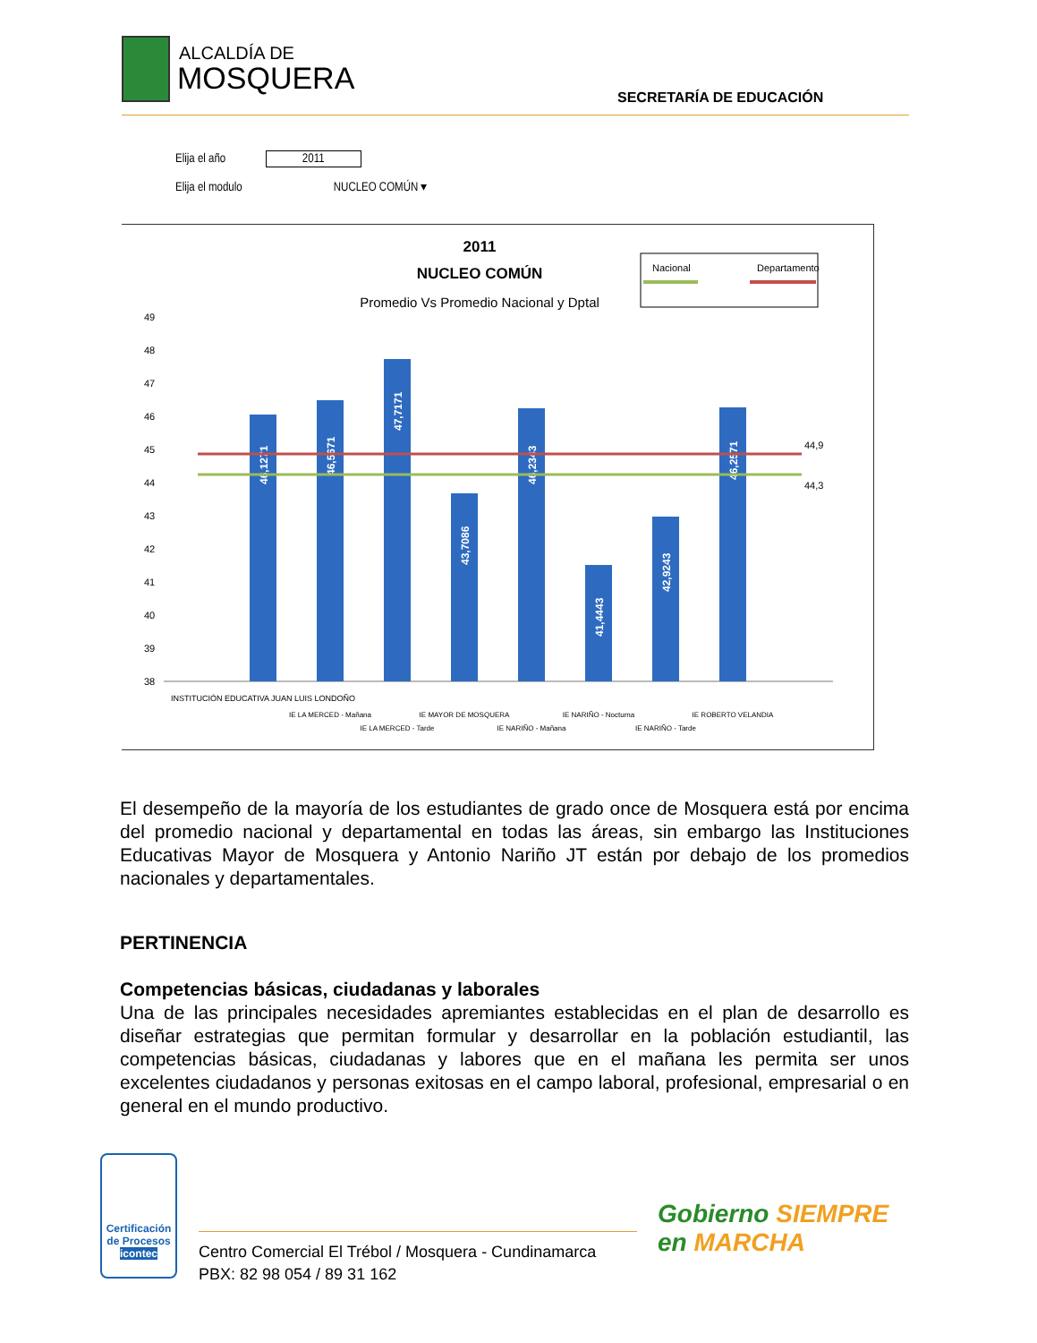ALCALDÍA DE
MOSQUERA
SECRETARÍA DE EDUCACIÓN
Elija el año 2011
Elija el modulo NUCLEO COMÚN ▾
2011
NUCLEO COMÚN
Promedio Vs Promedio Nacional y Dptal
Nacional
Departamento
49
48
47
46
45
44
43
42
41
40
39
38
46,1271
46,5671
47,7171
43,7086
46,2343
41,4443
42,9243
46,2571
44,9
44,3
INSTITUCIÓN EDUCATIVA JUAN LUIS LONDOÑO
IE LA MERCED - Mañana
IE LA MERCED - Tarde
IE MAYOR DE MOSQUERA
IE NARIÑO - Mañana
IE NARIÑO - Nocturna
IE NARIÑO - Tarde
IE ROBERTO VELANDIA
El desempeño de la mayoría de los estudiantes de grado once de Mosquera está por encima del promedio nacional y departamental en todas las áreas, sin embargo las Instituciones Educativas Mayor de Mosquera y Antonio Nariño JT están por debajo de los promedios nacionales y departamentales.
PERTINENCIA
Competencias básicas, ciudadanas y laborales
Una de las principales necesidades apremiantes establecidas en el plan de desarrollo es diseñar estrategias que permitan formular y desarrollar en la población estudiantil, las competencias básicas, ciudadanas y labores que en el mañana les permita ser unos excelentes ciudadanos y personas exitosas en el campo laboral, profesional, empresarial o en general en el mundo productivo.
Certificación de Procesos
icontec
Centro Comercial El Trébol / Mosquera - Cundinamarca
PBX: 82 98 054 / 89 31 162
Gobierno SIEMPRE
en MARCHA